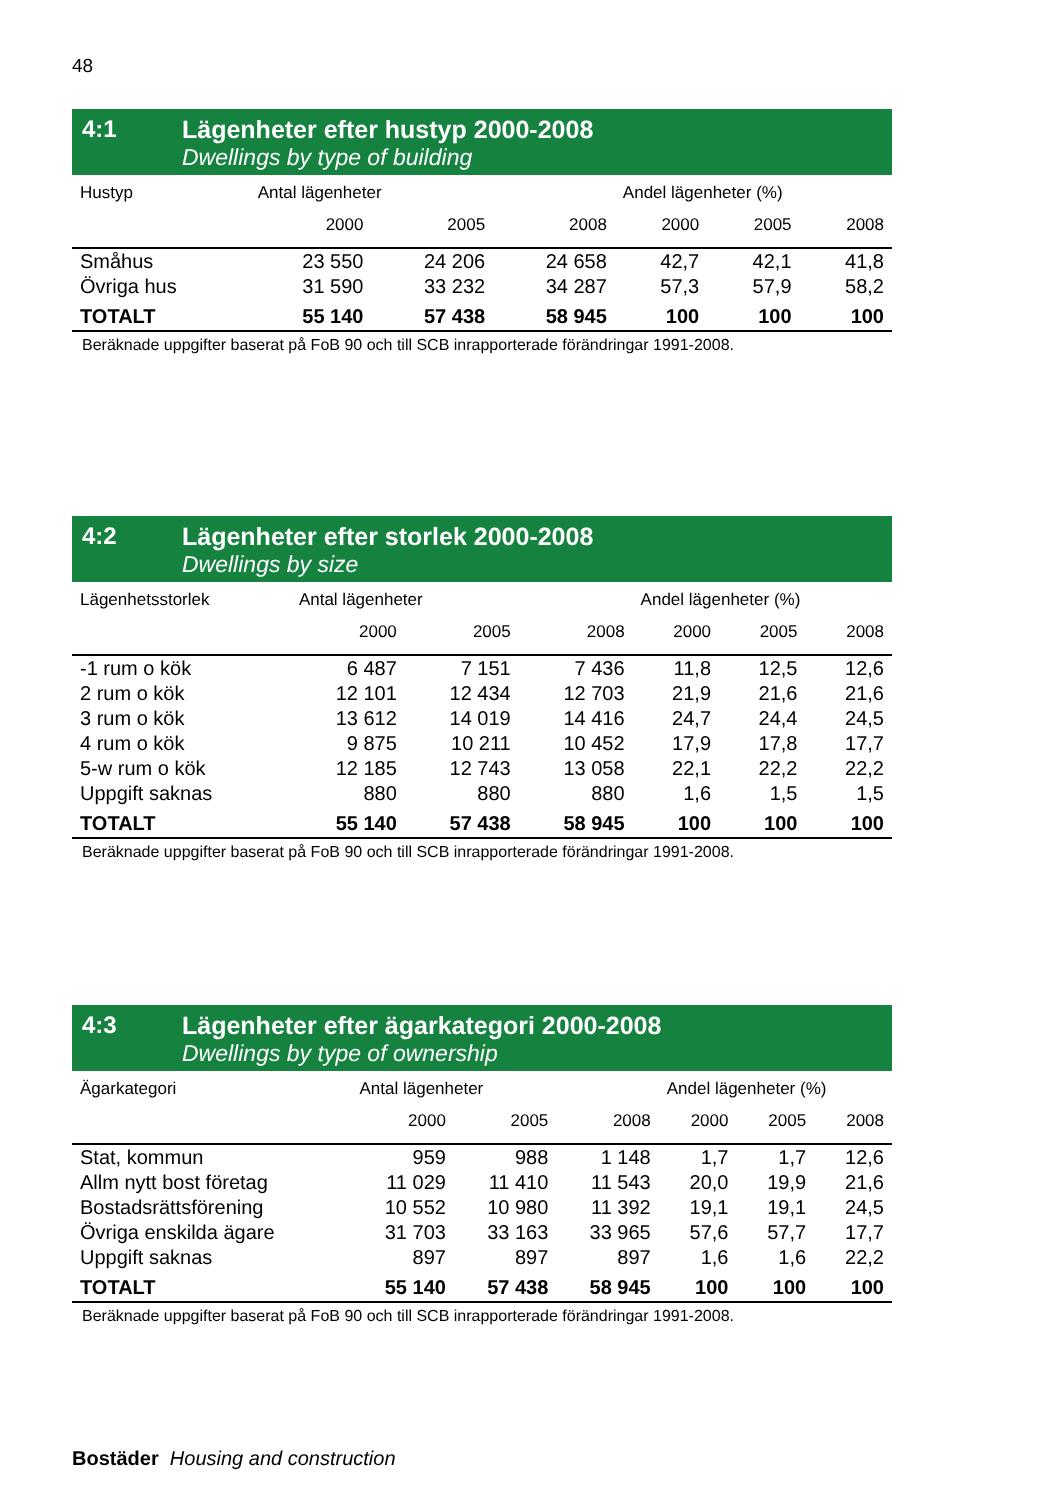48
4:1 Lägenheter efter hustyp 2000-2008
Dwellings by type of building
| Hustyp | Antal lägenheter | | | Andel lägenheter (%) | | |
| --- | --- | --- | --- | --- | --- | --- |
| | 2000 | 2005 | 2008 | 2000 | 2005 | 2008 |
| Småhus | 23 550 | 24 206 | 24 658 | 42,7 | 42,1 | 41,8 |
| Övriga hus | 31 590 | 33 232 | 34 287 | 57,3 | 57,9 | 58,2 |
| TOTALT | 55 140 | 57 438 | 58 945 | 100 | 100 | 100 |
Beräknade uppgifter baserat på FoB 90 och till SCB inrapporterade förändringar 1991-2008.
4:2 Lägenheter efter storlek 2000-2008
Dwellings by size
| Lägenhetsstorlek | Antal lägenheter | | | Andel lägenheter (%) | | |
| --- | --- | --- | --- | --- | --- | --- |
| | 2000 | 2005 | 2008 | 2000 | 2005 | 2008 |
| -1 rum o kök | 6 487 | 7 151 | 7 436 | 11,8 | 12,5 | 12,6 |
| 2 rum o kök | 12 101 | 12 434 | 12 703 | 21,9 | 21,6 | 21,6 |
| 3 rum o kök | 13 612 | 14 019 | 14 416 | 24,7 | 24,4 | 24,5 |
| 4 rum o kök | 9 875 | 10 211 | 10 452 | 17,9 | 17,8 | 17,7 |
| 5-w rum o kök | 12 185 | 12 743 | 13 058 | 22,1 | 22,2 | 22,2 |
| Uppgift saknas | 880 | 880 | 880 | 1,6 | 1,5 | 1,5 |
| TOTALT | 55 140 | 57 438 | 58 945 | 100 | 100 | 100 |
Beräknade uppgifter baserat på FoB 90 och till SCB inrapporterade förändringar 1991-2008.
4:3 Lägenheter efter ägarkategori 2000-2008
Dwellings by type of ownership
| Ägarkategori | Antal lägenheter | | | Andel lägenheter (%) | | |
| --- | --- | --- | --- | --- | --- | --- |
| | 2000 | 2005 | 2008 | 2000 | 2005 | 2008 |
| Stat, kommun | 959 | 988 | 1 148 | 1,7 | 1,7 | 12,6 |
| Allm nytt bost företag | 11 029 | 11 410 | 11 543 | 20,0 | 19,9 | 21,6 |
| Bostadsrättsförening | 10 552 | 10 980 | 11 392 | 19,1 | 19,1 | 24,5 |
| Övriga enskilda ägare | 31 703 | 33 163 | 33 965 | 57,6 | 57,7 | 17,7 |
| Uppgift saknas | 897 | 897 | 897 | 1,6 | 1,6 | 22,2 |
| TOTALT | 55 140 | 57 438 | 58 945 | 100 | 100 | 100 |
Beräknade uppgifter baserat på FoB 90 och till SCB inrapporterade förändringar 1991-2008.
Bostäder Housing and construction